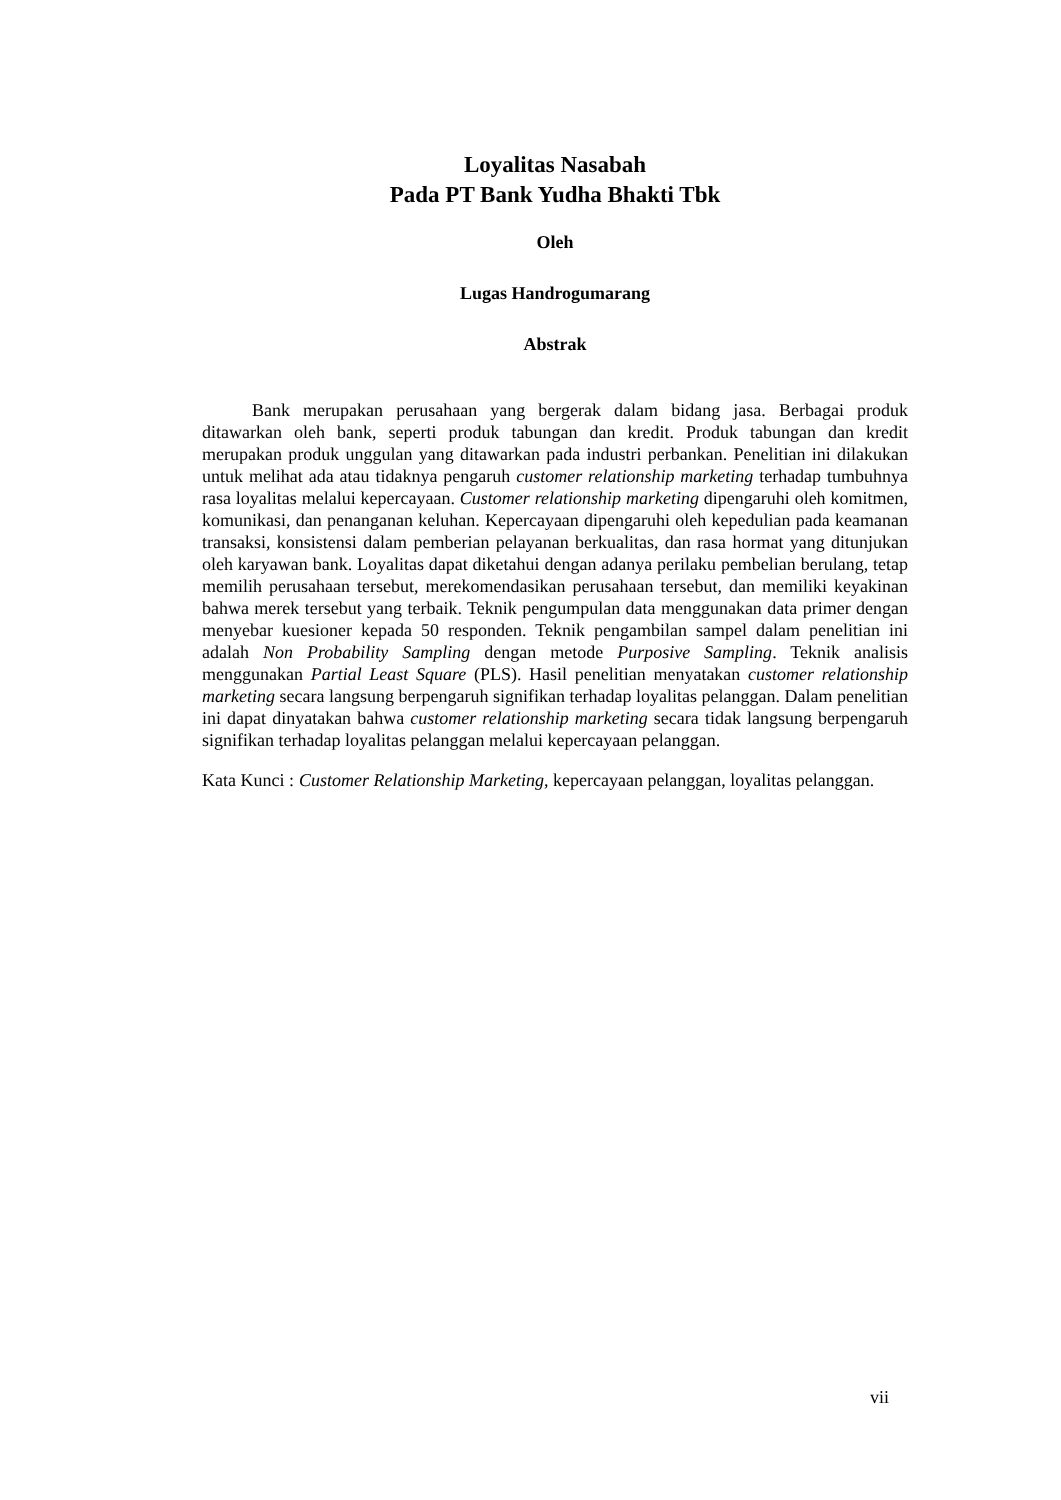Loyalitas Nasabah
Pada PT Bank Yudha Bhakti Tbk
Oleh
Lugas Handrogumarang
Abstrak
Bank merupakan perusahaan yang bergerak dalam bidang jasa. Berbagai produk ditawarkan oleh bank, seperti produk tabungan dan kredit. Produk tabungan dan kredit merupakan produk unggulan yang ditawarkan pada industri perbankan. Penelitian ini dilakukan untuk melihat ada atau tidaknya pengaruh customer relationship marketing terhadap tumbuhnya rasa loyalitas melalui kepercayaan. Customer relationship marketing dipengaruhi oleh komitmen, komunikasi, dan penanganan keluhan. Kepercayaan dipengaruhi oleh kepedulian pada keamanan transaksi, konsistensi dalam pemberian pelayanan berkualitas, dan rasa hormat yang ditunjukan oleh karyawan bank. Loyalitas dapat diketahui dengan adanya perilaku pembelian berulang, tetap memilih perusahaan tersebut, merekomendasikan perusahaan tersebut, dan memiliki keyakinan bahwa merek tersebut yang terbaik. Teknik pengumpulan data menggunakan data primer dengan menyebar kuesioner kepada 50 responden. Teknik pengambilan sampel dalam penelitian ini adalah Non Probability Sampling dengan metode Purposive Sampling. Teknik analisis menggunakan Partial Least Square (PLS). Hasil penelitian menyatakan customer relationship marketing secara langsung berpengaruh signifikan terhadap loyalitas pelanggan. Dalam penelitian ini dapat dinyatakan bahwa customer relationship marketing secara tidak langsung berpengaruh signifikan terhadap loyalitas pelanggan melalui kepercayaan pelanggan.
Kata Kunci : Customer Relationship Marketing, kepercayaan pelanggan, loyalitas pelanggan.
vii